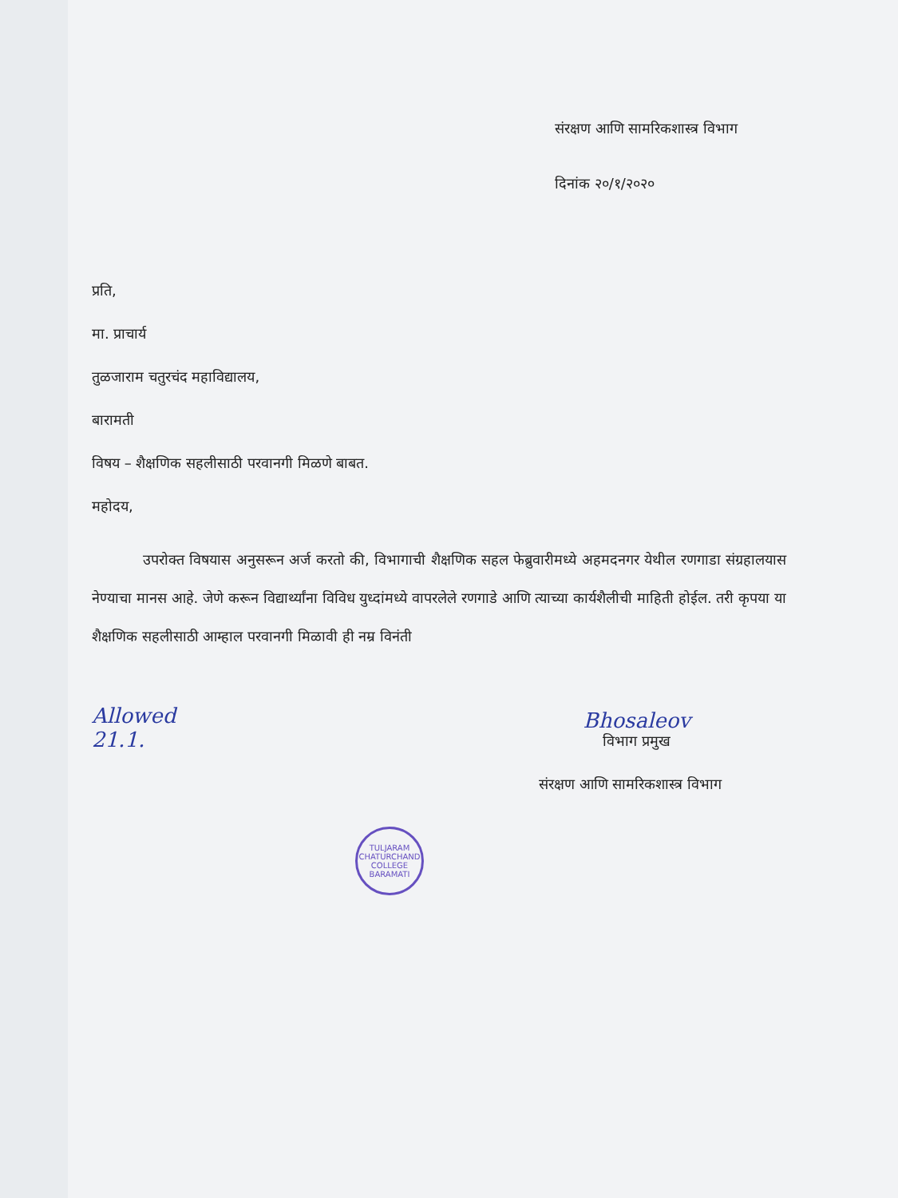संरक्षण आणि सामरिकशास्त्र विभाग
दिनांक २०/१/२०२०
प्रति,
मा. प्राचार्य
तुळजाराम चतुरचंद महाविद्यालय,
बारामती
विषय – शैक्षणिक सहलीसाठी परवानगी मिळणे बाबत.
महोदय,
उपरोक्त विषयास अनुसरून अर्ज करतो की, विभागाची शैक्षणिक सहल फेब्रुवारीमध्ये अहमदनगर येथील रणगाडा संग्रहालयास नेण्याचा मानस आहे. जेणे करून विद्यार्थ्यांना विविध युध्दांमध्ये वापरलेले रणगाडे आणि त्याच्या कार्यशैलीची माहिती होईल. तरी कृपया या शैक्षणिक सहलीसाठी आम्हाल परवानगी मिळावी ही नम्र विनंती
Allowed
21.1.
Bhosaleov
विभाग प्रमुख
संरक्षण आणि सामरिकशास्त्र विभाग
TULJARAM CHATURCHAND COLLEGE
BARAMATI